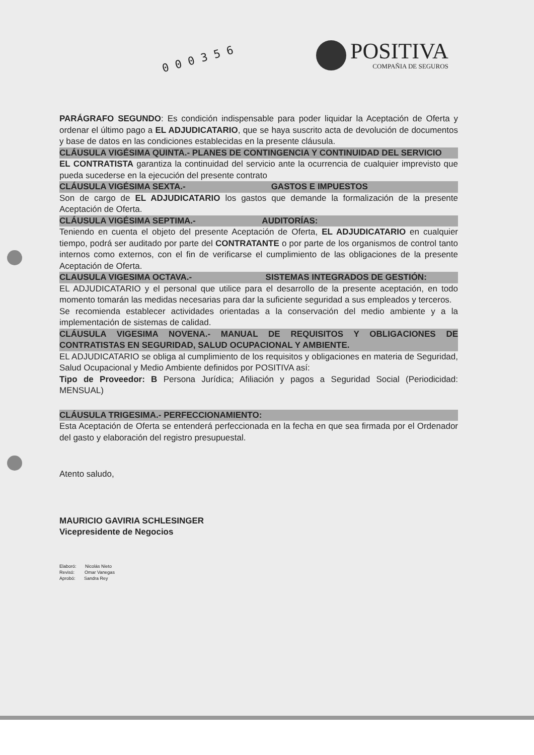0 0 0 3 5 6
POSITIVA
COMPAÑIA DE SEGUROS
PARÁGRAFO SEGUNDO: Es condición indispensable para poder liquidar la Aceptación de Oferta y ordenar el último pago a EL ADJUDICATARIO, que se haya suscrito acta de devolución de documentos y base de datos en las condiciones establecidas en la presente cláusula.
CLÁUSULA VIGÉSIMA QUINTA.- PLANES DE CONTINGENCIA Y CONTINUIDAD DEL SERVICIO
EL CONTRATISTA garantiza la continuidad del servicio ante la ocurrencia de cualquier imprevisto que pueda sucederse en la ejecución del presente contrato
CLÁUSULA VIGÉSIMA SEXTA.- GASTOS E IMPUESTOS
Son de cargo de EL ADJUDICATARIO los gastos que demande la formalización de la presente Aceptación de Oferta.
CLÁUSULA VIGÉSIMA SEPTIMA.- AUDITORÍAS:
Teniendo en cuenta el objeto del presente Aceptación de Oferta, EL ADJUDICATARIO en cualquier tiempo, podrá ser auditado por parte del CONTRATANTE o por parte de los organismos de control tanto internos como externos, con el fin de verificarse el cumplimiento de las obligaciones de la presente Aceptación de Oferta.
CLAUSULA VIGESIMA OCTAVA.- SISTEMAS INTEGRADOS DE GESTIÓN:
EL ADJUDICATARIO y el personal que utilice para el desarrollo de la presente aceptación, en todo momento tomarán las medidas necesarias para dar la suficiente seguridad a sus empleados y terceros.
Se recomienda establecer actividades orientadas a la conservación del medio ambiente y a la implementación de sistemas de calidad.
CLÁUSULA VIGESIMA NOVENA.- MANUAL DE REQUISITOS Y OBLIGACIONES DE CONTRATISTAS EN SEGURIDAD, SALUD OCUPACIONAL Y AMBIENTE.
EL ADJUDICATARIO se obliga al cumplimiento de los requisitos y obligaciones en materia de Seguridad, Salud Ocupacional y Medio Ambiente definidos por POSITIVA así:
Tipo de Proveedor: B Persona Jurídica; Afiliación y pagos a Seguridad Social (Periodicidad: MENSUAL)
CLÁUSULA TRIGESIMA.- PERFECCIONAMIENTO:
Esta Aceptación de Oferta se entenderá perfeccionada en la fecha en que sea firmada por el Ordenador del gasto y elaboración del registro presupuestal.
Atento saludo,
MAURICIO GAVIRIA SCHLESINGER
Vicepresidente de Negocios
Elaboró: Nicolás Nieto
Revisó: Omar Vanegas
Aprobó: Sandra Rey